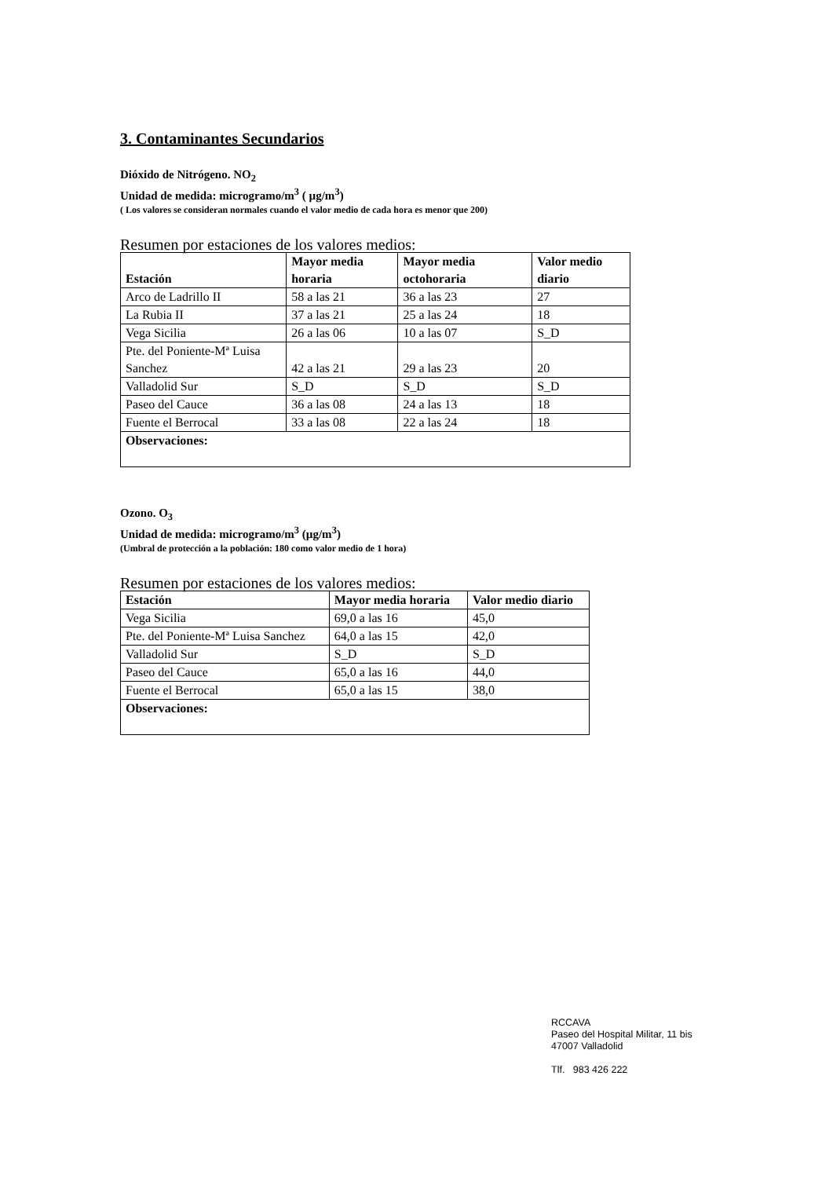3. Contaminantes Secundarios
Dióxido de Nitrógeno. NO<sub>2</sub>
Unidad de medida: microgramo/m<sup>3</sup> ( µg/m<sup>3</sup>)
( Los valores se consideran normales cuando el valor medio de cada hora es menor que 200)
Resumen por estaciones de los valores medios:
| Estación | Mayor media horaria | Mayor media octohoraria | Valor medio diario |
| --- | --- | --- | --- |
| Arco de Ladrillo II | 58 a las 21 | 36 a las 23 | 27 |
| La Rubia II | 37 a las 21 | 25 a las 24 | 18 |
| Vega Sicilia | 26 a las 06 | 10 a las 07 | S_D |
| Pte. del Poniente-Mª Luisa Sanchez | 42 a las 21 | 29 a las 23 | 20 |
| Valladolid Sur | S_D | S_D | S_D |
| Paseo del Cauce | 36 a las 08 | 24 a las 13 | 18 |
| Fuente el Berrocal | 33 a las 08 | 22 a las 24 | 18 |
| Observaciones: | | | |
Ozono. O<sub>3</sub>
Unidad de medida: microgramo/m<sup>3</sup> (µg/m<sup>3</sup>)
(Umbral de protección a la población: 180 como valor medio de 1 hora)
Resumen por estaciones de los valores medios:
| Estación | Mayor media horaria | Valor medio diario |
| --- | --- | --- |
| Vega Sicilia | 69,0 a las 16 | 45,0 |
| Pte. del Poniente-Mª Luisa Sanchez | 64,0 a las 15 | 42,0 |
| Valladolid Sur | S_D | S_D |
| Paseo del Cauce | 65,0 a las 16 | 44,0 |
| Fuente el Berrocal | 65,0 a las 15 | 38,0 |
| Observaciones: | | |
RCCAVA
Paseo del Hospital Militar, 11 bis
47007 Valladolid
Tlf. 983 426 222